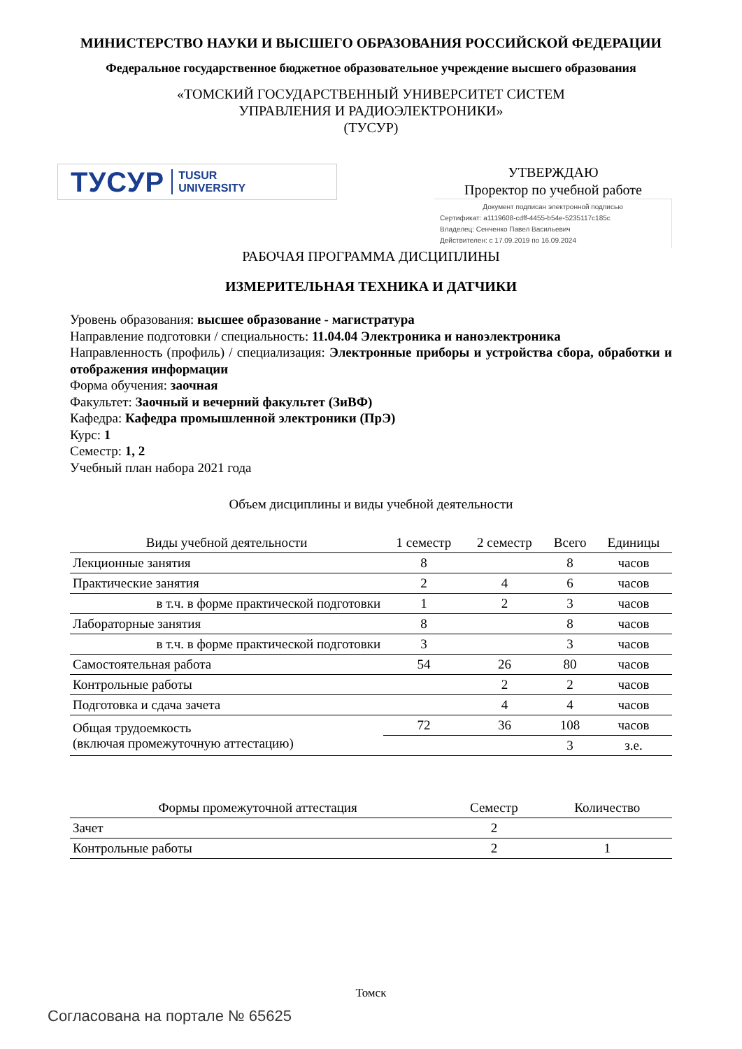МИНИСТЕРСТВО НАУКИ И ВЫСШЕГО ОБРАЗОВАНИЯ РОССИЙСКОЙ ФЕДЕРАЦИИ
Федеральное государственное бюджетное образовательное учреждение высшего образования
«ТОМСКИЙ ГОСУДАРСТВЕННЫЙ УНИВЕРСИТЕТ СИСТЕМ
УПРАВЛЕНИЯ И РАДИОЭЛЕКТРОНИКИ»
(ТУСУР)
ТУСУР TUSUR
UNIVERSITY
УТВЕРЖДАЮ
Проректор по учебной работе
Документ подписан электронной подписью
Сертификат: a1119608-cdff-4455-b54e-5235117c185c
Владелец: Сенченко Павел Васильевич
Действителен: с 17.09.2019 по 16.09.2024
РАБОЧАЯ ПРОГРАММА ДИСЦИПЛИНЫ
ИЗМЕРИТЕЛЬНАЯ ТЕХНИКА И ДАТЧИКИ
Уровень образования: высшее образование - магистратура
Направление подготовки / специальность: 11.04.04 Электроника и наноэлектроника
Направленность (профиль) / специализация: Электронные приборы и устройства сбора, обработки и отображения информации
Форма обучения: заочная
Факультет: Заочный и вечерний факультет (ЗиВФ)
Кафедра: Кафедра промышленной электроники (ПрЭ)
Курс: 1
Семестр: 1, 2
Учебный план набора 2021 года
Объем дисциплины и виды учебной деятельности
| Виды учебной деятельности | 1 семестр | 2 семестр | Всего | Единицы |
| --- | --- | --- | --- | --- |
| Лекционные занятия | 8 | | 8 | часов |
| Практические занятия | 2 | 4 | 6 | часов |
| в т.ч. в форме практической подготовки | 1 | 2 | 3 | часов |
| Лабораторные занятия | 8 | | 8 | часов |
| в т.ч. в форме практической подготовки | 3 | | 3 | часов |
| Самостоятельная работа | 54 | 26 | 80 | часов |
| Контрольные работы | | 2 | 2 | часов |
| Подготовка и сдача зачета | | 4 | 4 | часов |
| Общая трудоемкость (включая промежуточную аттестацию) | 72 | 36 | 108 | часов |
| | | | 3 | з.е. |
| Формы промежуточной аттестация | Семестр | Количество |
| --- | --- | --- |
| Зачет | 2 | |
| Контрольные работы | 2 | 1 |
Томск
Согласована на портале № 65625